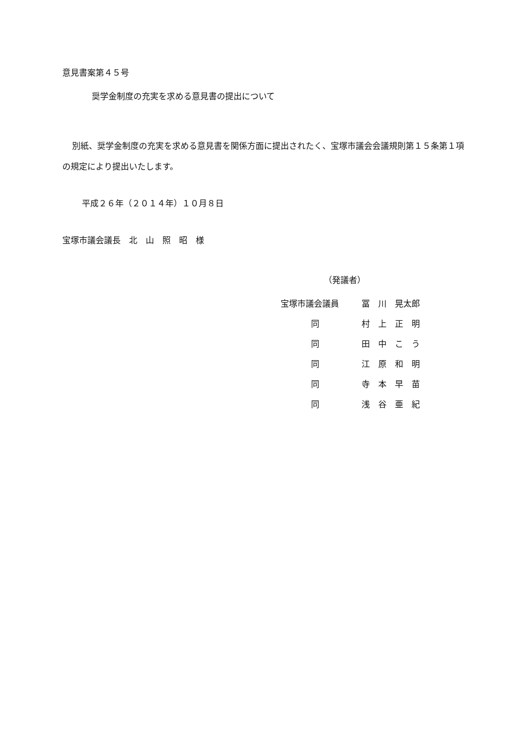意見書案第４５号
奨学金制度の充実を求める意見書の提出について
別紙、奨学金制度の充実を求める意見書を関係方面に提出されたく、宝塚市議会会議規則第１５条第１項の規定により提出いたします。
平成２６年（２０１４年）１０月８日
宝塚市議会議長　北　山　照　昭　様
（発議者）
| 宝塚市議会議員 | 冨 川 晃太郎 |
| 同 | 村 上 正 明 |
| 同 | 田 中 こ う |
| 同 | 江 原 和 明 |
| 同 | 寺 本 早 苗 |
| 同 | 浅 谷 亜 紀 |